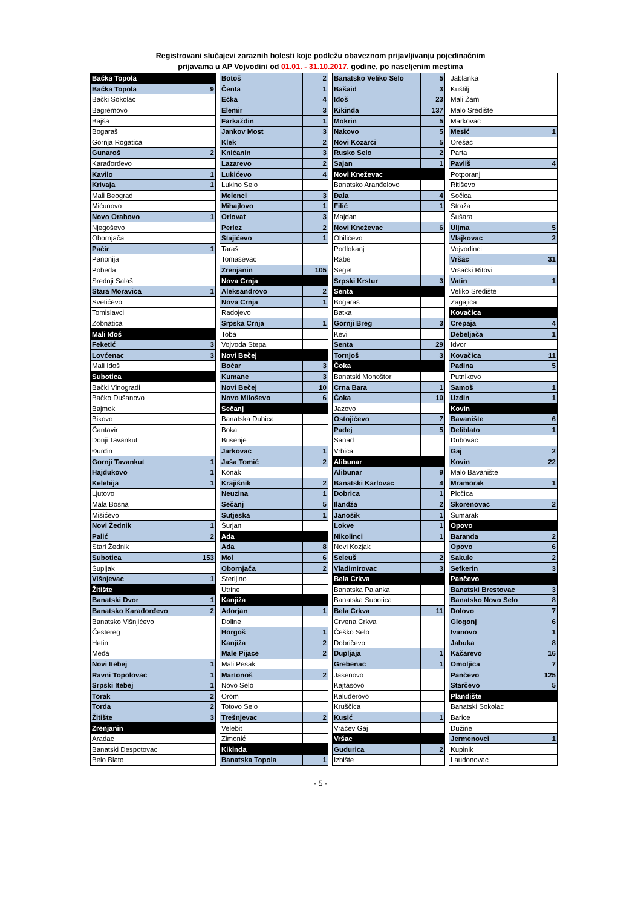Registrovani slučajevi zaraznih bolesti koje podležu obaveznom prijavljivanju pojedinačnim
prijavama u AP Vojvodini od 01.01. - 31.10.2017. godine, po naseljenim mestima
| Bačka Topola | |
| Bačka Topola | 9 |
| Bački Sokolac | |
| Bagremovo | |
| Bajša | |
| Bogaraš | |
| Gornja Rogatica | |
| Gunaroš | 2 |
| Karađorđevo | |
| Kavilo | 1 |
| Krivaja | 1 |
| Mali Beograd | |
| Mićunovo | |
| Novo Orahovo | 1 |
| Njegoševo | |
| Obornjača | |
| Pačir | 1 |
| Panonija | |
| Pobeda | |
| Srednji Salaš | |
| Stara Moravica | 1 |
| Svetićevo | |
| Tomislavci | |
| Zobnatica | |
| Mali Iđoš | |
| Feketić | 3 |
| Lovćenac | 3 |
| Mali Iđoš | |
| Subotica | |
| Bački Vinogradi | |
| Bačko Dušanovo | |
| Bajmok | |
| Bikovo | |
| Čantavir | |
| Donji Tavankut | |
| Đurđin | |
| Gornji Tavankut | 1 |
| Hajdukovo | 1 |
| Kelebija | 1 |
| Ljutovo | |
| Mala Bosna | |
| Mišićevo | |
| Novi Žednik | 1 |
| Palić | 2 |
| Stari Žednik | |
| Subotica | 153 |
| Šupljak | |
| Višnjevac | 1 |
| Žitište | |
| Banatski Dvor | 1 |
| Banatsko Karađorđevo | 2 |
| Banatsko Višnjićevo | |
| Čestereg | |
| Hetin | |
| Međa | |
| Novi Itebej | 1 |
| Ravni Topolovac | 1 |
| Srpski Itebej | 1 |
| Torak | 2 |
| Torda | 2 |
| Žitište | 3 |
| Zrenjanin | |
| Aradac | |
| Banatski Despotovac | |
| Belo Blato | |
| Botoš | 2 |
| Čenta | 1 |
| Ečka | 4 |
| Elemir | 3 |
| Farkaždin | 1 |
| Jankov Most | 3 |
| Klek | 2 |
| Knićanin | 3 |
| Lazarevo | 2 |
| Lukićevo | 4 |
| Lukino Selo | |
| Melenci | 3 |
| Mihajlovo | 1 |
| Orlovat | 3 |
| Perlez | 2 |
| Stajićevo | 1 |
| Taraš | |
| Tomaševac | |
| Zrenjanin | 105 |
| Nova Crnja | |
| Aleksandrovo | 2 |
| Nova Crnja | 1 |
| Radojevo | |
| Srpska Crnja | 1 |
| Toba | |
| Vojvoda Stepa | |
| Novi Bečej | |
| Bočar | 3 |
| Kumane | 3 |
| Novi Bečej | 10 |
| Novo Miloševo | 6 |
| Sečanj | |
| Banatska Dubica | |
| Boka | |
| Busenje | |
| Jarkovac | 1 |
| Jaša Tomić | 2 |
| Konak | |
| Krajišnik | 2 |
| Neuzina | 1 |
| Sečanj | 5 |
| Sutjeska | 1 |
| Šurjan | |
| Ada | |
| Ada | 8 |
| Mol | 6 |
| Obornjača | 2 |
| Sterijino | |
| Utrine | |
| Kanjiža | |
| Adorjan | 1 |
| Doline | |
| Horgoš | 1 |
| Kanjiža | 2 |
| Male Pijace | 2 |
| Mali Pesak | |
| Martonoš | 2 |
| Novo Selo | |
| Orom | |
| Totovo Selo | |
| Trešnjevac | 2 |
| Velebit | |
| Zimonić | |
| Kikinda | |
| Banatska Topola | 1 |
| Banatsko Veliko Selo | 5 |
| Bašaid | 3 |
| Iđoš | 23 |
| Kikinda | 137 |
| Mokrin | 5 |
| Nakovo | 5 |
| Novi Kozarci | 5 |
| Rusko Selo | 2 |
| Sajan | 1 |
| Novi Kneževac | |
| Banatsko Aranđelovo | |
| Đala | 4 |
| Filić | 1 |
| Majdan | |
| Novi Kneževac | 6 |
| Obilićevo | |
| Podlokanj | |
| Rabe | |
| Seget | |
| Srpski Krstur | 3 |
| Senta | |
| Bogaraš | |
| Batka | |
| Gornji Breg | 3 |
| Kevi | |
| Senta | 29 |
| Tornjoš | 3 |
| Čoka | |
| Banatski Monoštor | |
| Crna Bara | 1 |
| Čoka | 10 |
| Jazovo | |
| Ostojićevo | 7 |
| Padej | 5 |
| Sanad | |
| Vrbica | |
| Alibunar | |
| Alibunar | 9 |
| Banatski Karlovac | 4 |
| Dobrica | 1 |
| Ilandža | 2 |
| Janošik | 1 |
| Lokve | 1 |
| Nikolinci | 1 |
| Novi Kozjak | |
| Seleuš | 2 |
| Vladimirovac | 3 |
| Bela Crkva | |
| Banatska Palanka | |
| Banatska Subotica | |
| Bela Crkva | 11 |
| Crvena Crkva | |
| Češko Selo | |
| Dobričevo | |
| Dupljaja | 1 |
| Grebenac | 1 |
| Jasenovo | |
| Kajtasovo | |
| Kaluđerovo | |
| Kruščica | |
| Kusić | 1 |
| Vračev Gaj | |
| Vršac | |
| Gudurica | 2 |
| Izbište | |
| Jablanka | |
| Kuštilj | |
| Mali Žam | |
| Malo Središte | |
| Markovac | |
| Mesić | 1 |
| Orešac | |
| Parta | |
| Pavliš | 4 |
| Potporanj | |
| Ritiševo | |
| Sočica | |
| Straža | |
| Šušara | |
| Uljma | 5 |
| Vlajkovac | 2 |
| Vojvodinci | |
| Vršac | 31 |
| Vršački Ritovi | |
| Vatin | 1 |
| Veliko Središte | |
| Zagajica | |
| Kovačica | |
| Crepaja | 4 |
| Debeljača | 1 |
| Idvor | |
| Kovačica | 11 |
| Padina | 5 |
| Putnikovo | |
| Samoš | 1 |
| Uzdin | 1 |
| Kovin | |
| Bavanište | 6 |
| Deliblato | 1 |
| Dubovac | |
| Gaj | 2 |
| Kovin | 22 |
| Malo Bavanište | |
| Mramorak | 1 |
| Pločica | |
| Skorenovac | 2 |
| Šumarak | |
| Opovo | |
| Baranda | 2 |
| Opovo | 6 |
| Sakule | 2 |
| Sefkerin | 3 |
| Pančevo | |
| Banatski Brestovac | 3 |
| Banatsko Novo Selo | 8 |
| Dolovo | 7 |
| Glogonj | 6 |
| Ivanovo | 1 |
| Jabuka | 8 |
| Kačarevo | 16 |
| Omoljica | 7 |
| Pančevo | 125 |
| Starčevo | 5 |
| Plandište | |
| Banatski Sokolac | |
| Barice | |
| Dužine | |
| Jermenovci | 1 |
| Kupinik | |
| Laudonovac | |
- 5 -